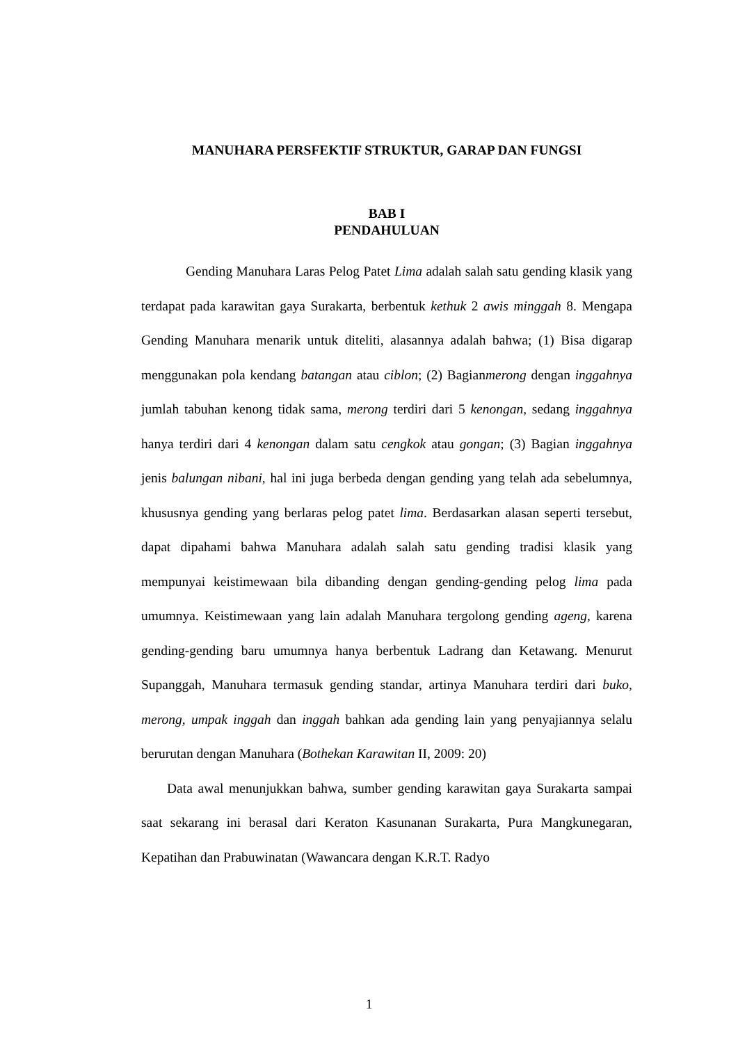MANUHARA PERSFEKTIF STRUKTUR, GARAP DAN FUNGSI
BAB I
PENDAHULUAN
Gending Manuhara Laras Pelog Patet Lima adalah salah satu gending klasik yang terdapat pada karawitan gaya Surakarta, berbentuk kethuk 2 awis minggah 8. Mengapa Gending Manuhara menarik untuk diteliti, alasannya adalah bahwa; (1) Bisa digarap menggunakan pola kendang batangan atau ciblon; (2) Bagianmerong dengan inggahnya jumlah tabuhan kenong tidak sama, merong terdiri dari 5 kenongan, sedang inggahnya hanya terdiri dari 4 kenongan dalam satu cengkok atau gongan; (3) Bagian inggahnya jenis balungan nibani, hal ini juga berbeda dengan gending yang telah ada sebelumnya, khususnya gending yang berlaras pelog patet lima. Berdasarkan alasan seperti tersebut, dapat dipahami bahwa Manuhara adalah salah satu gending tradisi klasik yang mempunyai keistimewaan bila dibanding dengan gending-gending pelog lima pada umumnya. Keistimewaan yang lain adalah Manuhara tergolong gending ageng, karena gending-gending baru umumnya hanya berbentuk Ladrang dan Ketawang. Menurut Supanggah, Manuhara termasuk gending standar, artinya Manuhara terdiri dari buko, merong, umpak inggah dan inggah bahkan ada gending lain yang penyajiannya selalu berurutan dengan Manuhara (Bothekan Karawitan II, 2009: 20)
Data awal menunjukkan bahwa, sumber gending karawitan gaya Surakarta sampai saat sekarang ini berasal dari Keraton Kasunanan Surakarta, Pura Mangkunegaran, Kepatihan dan Prabuwinatan (Wawancara dengan K.R.T. Radyo
1